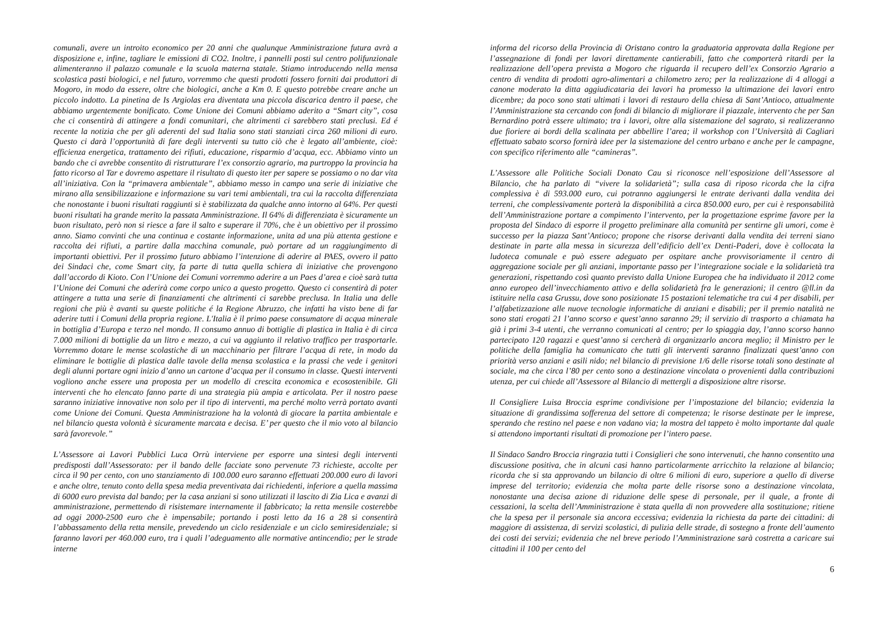comunali, avere un introito economico per 20 anni che qualunque Amministrazione futura avrà a disposizione e, infine, tagliare le emissioni di CO2. Inoltre, i pannelli posti sul centro polifunzionale alimenteranno il palazzo comunale e la scuola materna statale. Stiamo introducendo nella mensa scolastica pasti biologici, e nel futuro, vorremmo che questi prodotti fossero forniti dai produttori di Mogoro, in modo da essere, oltre che biologici, anche a Km 0. E questo potrebbe creare anche un piccolo indotto. La pinetina de Is Argiolas era diventata una piccola discarica dentro il paese, che abbiamo urgentemente bonificato. Come Unione dei Comuni abbiamo aderito a “Smart city”, cosa che ci consentirà di attingere a fondi comunitari, che altrimenti ci sarebbero stati preclusi. Ed é recente la notizia che per gli aderenti del sud Italia sono stati stanziati circa 260 milioni di euro. Questo ci darà l’opportunità di fare degli interventi su tutto ciò che è legato all’ambiente, cioè: efficienza energetica, trattamento dei rifiuti, educazione, risparmio d’acqua, ecc. Abbiamo vinto un bando che ci avrebbe consentito di ristrutturare l’ex consorzio agrario, ma purtroppo la provincia ha fatto ricorso al Tar e dovremo aspettare il risultato di questo iter per sapere se possiamo o no dar vita all’iniziativa. Con la “primavera ambientale”, abbiamo messo in campo una serie di iniziative che mirano alla sensibilizzazione e informazione su vari temi ambientali, tra cui la raccolta differenziata che nonostante i buoni risultati raggiunti si è stabilizzata da qualche anno intorno al 64%. Per questi buoni risultati ha grande merito la passata Amministrazione. Il 64% di differenziata è sicuramente un buon risultato, però non si riesce a fare il salto e superare il 70%, che è un obiettivo per il prossimo anno. Siamo convinti che una continua e costante informazione, unita ad una più attenta gestione e raccolta dei rifiuti, a partire dalla macchina comunale, può portare ad un raggiungimento di importanti obiettivi. Per il prossimo futuro abbiamo l’intenzione di aderire al PAES, ovvero il patto dei Sindaci che, come Smart city, fa parte di tutta quella schiera di iniziative che provengono dall’accordo di Kioto. Con l’Unione dei Comuni vorremmo aderire a un Paes d’area e cioè sarà tutta l’Unione dei Comuni che aderirà come corpo unico a questo progetto. Questo ci consentirà di poter attingere a tutta una serie di finanziamenti che altrimenti ci sarebbe preclusa. In Italia una delle regioni che più è avanti su queste politiche é la Regione Abruzzo, che infatti ha visto bene di far aderire tutti i Comuni della propria regione. L'Italia è il primo paese consumatore di acqua minerale in bottiglia d’Europa e terzo nel mondo. Il consumo annuo di bottiglie di plastica in Italia è di circa 7.000 milioni di bottiglie da un litro e mezzo, a cui va aggiunto il relativo traffico per trasportarle. Vorremmo dotare le mense scolastiche di un macchinario per filtrare l’acqua di rete, in modo da eliminare le bottiglie di plastica dalle tavole della mensa scolastica e la prassi che vede i genitori degli alunni portare ogni inizio d’anno un cartone d’acqua per il consumo in classe. Questi interventi vogliono anche essere una proposta per un modello di crescita economica e ecosostenibile. Gli interventi che ho elencato fanno parte di una strategia più ampia e articolata. Per il nostro paese saranno iniziative innovative non solo per il tipo di interventi, ma perché molto verrà portato avanti come Unione dei Comuni. Questa Amministrazione ha la volontà di giocare la partita ambientale e nel bilancio questa volontà è sicuramente marcata e decisa. E’ per questo che il mio voto al bilancio sarà favorevole.”
L’Assessore ai Lavori Pubblici Luca Orrù interviene per esporre una sintesi degli interventi predisposti dall’Assessorato: per il bando delle facciate sono pervenute 73 richieste, accolte per circa il 90 per cento, con uno stanziamento di 100.000 euro saranno effettuati 200.000 euro di lavori e anche oltre, tenuto conto della spesa media preventivata dai richiedenti, inferiore a quella massima di 6000 euro prevista dal bando; per la casa anziani si sono utilizzati il lascito di Zia Lica e avanzi di amministrazione, permettendo di risistemare internamente il fabbricato; la retta mensile costerebbe ad oggi 2000-2500 euro che è impensabile; portando i posti letto da 16 a 28 si consentirà l’abbassamento della retta mensile, prevedendo un ciclo residenziale e un ciclo semiresidenziale; si faranno lavori per 460.000 euro, tra i quali l’adeguamento alle normative antincendio; per le strade interne
informa del ricorso della Provincia di Oristano contro la graduatoria approvata dalla Regione per l’assegnazione di fondi per lavori direttamente cantierabili, fatto che comporterà ritardi per la realizzazione dell’opera prevista a Mogoro che riguarda il recupero dell’ex Consorzio Agrario a centro di vendita di prodotti agro-alimentari a chilometro zero; per la realizzazione di 4 alloggi a canone moderato la ditta aggiudicataria dei lavori ha promesso la ultimazione dei lavori entro dicembre; da poco sono stati ultimati i lavori di restauro della chiesa di Sant’Antioco, attualmente l’Amministrazione sta cercando con fondi di bilancio di migliorare il piazzale, intervento che per San Bernardino potrà essere ultimato; tra i lavori, oltre alla sistemazione del sagrato, si realizzeranno due fioriere ai bordi della scalinata per abbellire l’area; il workshop con l’Università di Cagliari effettuato sabato scorso fornirà idee per la sistemazione del centro urbano e anche per le campagne, con specifico riferimento alle “camineras”.
L’Assessore alle Politiche Sociali Donato Cau si riconosce nell’esposizione dell’Assessore al Bilancio, che ha parlato di “vivere la solidarietà”; sulla casa di riposo ricorda che la cifra complessiva è di 593.000 euro, cui potranno aggiungersi le entrate derivanti dalla vendita dei terreni, che complessivamente porterà la disponibilità a circa 850.000 euro, per cui è responsabilità dell’Amministrazione portare a compimento l’intervento, per la progettazione esprime favore per la proposta del Sindaco di esporre il progetto preliminare alla comunità per sentirne gli umori, come è successo per la piazza Sant’Antioco; propone che risorse derivanti dalla vendita dei terreni siano destinate in parte alla messa in sicurezza dell’edificio dell’ex Denti-Paderi, dove è collocata la ludoteca comunale e può essere adeguato per ospitare anche provvisoriamente il centro di aggregazione sociale per gli anziani, importante passo per l’integrazione sociale e la solidarietà tra generazioni, rispettando così quanto previsto dalla Unione Europea che ha individuato il 2012 come anno europeo dell’invecchiamento attivo e della solidarietà fra le generazioni; il centro @ll.in da istituire nella casa Grussu, dove sono posizionate 15 postazioni telematiche tra cui 4 per disabili, per l’alfabetizzazione alle nuove tecnologie informatiche di anziani e disabili; per il premio natalità ne sono stati erogati 21 l’anno scorso e quest’anno saranno 29; il servizio di trasporto a chiamata ha già i primi 3-4 utenti, che verranno comunicati al centro; per lo spiaggia day, l’anno scorso hanno partecipato 120 ragazzi e quest’anno si cercherà di organizzarlo ancora meglio; il Ministro per le politiche della famiglia ha comunicato che tutti gli interventi saranno finalizzati quest’anno con priorità verso anziani e asili nido; nel bilancio di previsione 1/6 delle risorse totali sono destinate al sociale, ma che circa l’80 per cento sono a destinazione vincolata o provenienti dalla contribuzioni utenza, per cui chiede all’Assessore al Bilancio di mettergli a disposizione altre risorse.
Il Consigliere Luisa Broccia esprime condivisione per l’impostazione del bilancio; evidenzia la situazione di grandissima sofferenza del settore di competenza; le risorse destinate per le imprese, sperando che restino nel paese e non vadano via; la mostra del tappeto è molto importante dal quale si attendono importanti risultati di promozione per l’intero paese.
Il Sindaco Sandro Broccia ringrazia tutti i Consiglieri che sono intervenuti, che hanno consentito una discussione positiva, che in alcuni casi hanno particolarmente arricchito la relazione al bilancio; ricorda che si sta approvando un bilancio di oltre 6 milioni di euro, superiore a quello di diverse imprese del territorio; evidenzia che molta parte delle risorse sono a destinazione vincolata, nonostante una decisa azione di riduzione delle spese di personale, per il quale, a fronte di cessazioni, la scelta dell’Amministrazione è stata quella di non provvedere alla sostituzione; ritiene che la spesa per il personale sia ancora eccessiva; evidenzia la richiesta da parte dei cittadini: di maggiore di assistenza, di servizi scolastici, di pulizia delle strade, di sostegno a fronte dell’aumento dei costi dei servizi; evidenzia che nel breve periodo l’Amministrazione sarà costretta a caricare sui cittadini il 100 per cento del
6